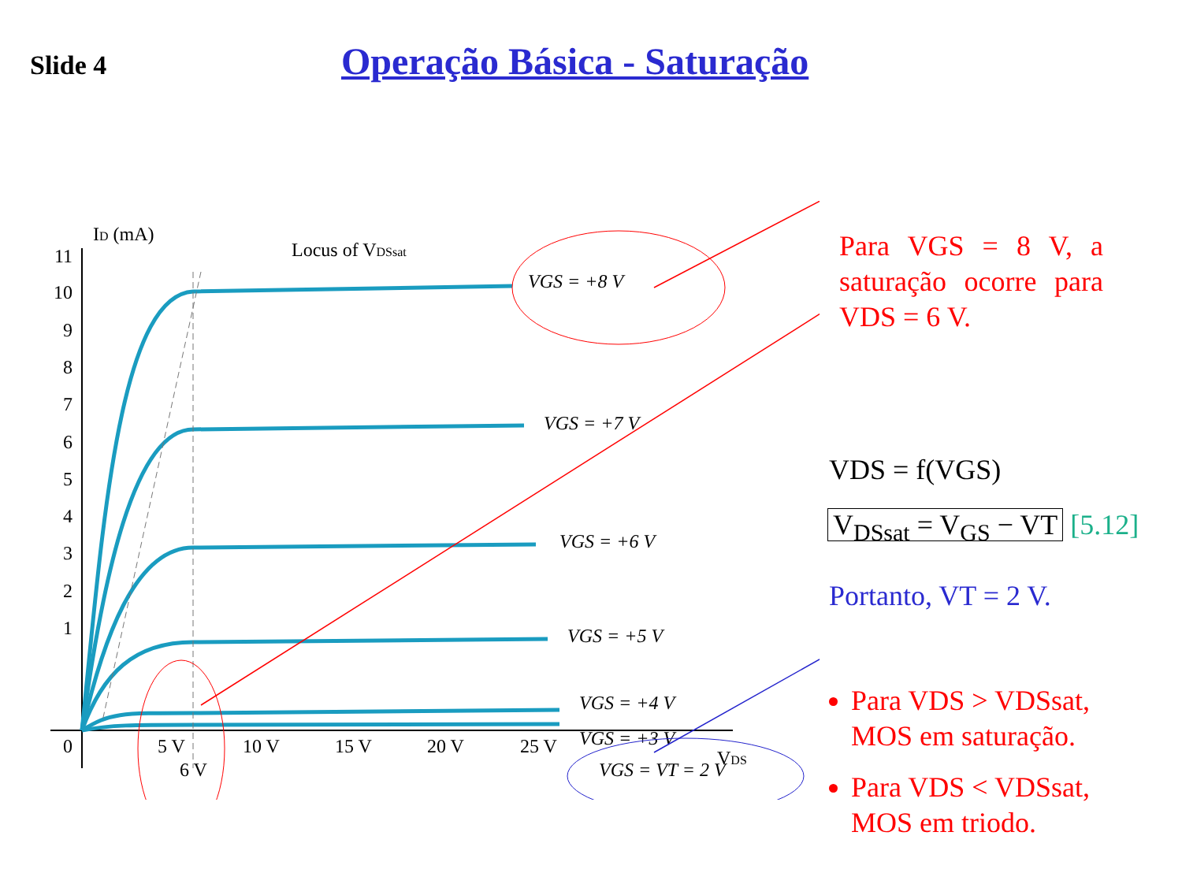Slide 4
Operação Básica - Saturação
ID (mA)
Locus of VDSsat
11
10
9
8
7
6
5
4
3
2
1
0
5 V
10 V
15 V
20 V
25 V
6 V
VDS
VGS = +8 V
VGS = +7 V
VGS = +6 V
VGS = +5 V
VGS = +4 V
VGS = +3 V
VGS = VT = 2 V
Para VGS = 8 V, a saturação ocorre para VDS = 6 V.
VDS = f(VGS)
V<sub>DSsat</sub> = V<sub>GS</sub> − VT [5.12]
Portanto, VT = 2 V.
Para VDS > VDSsat, MOS em saturação.
Para VDS < VDSsat, MOS em triodo.